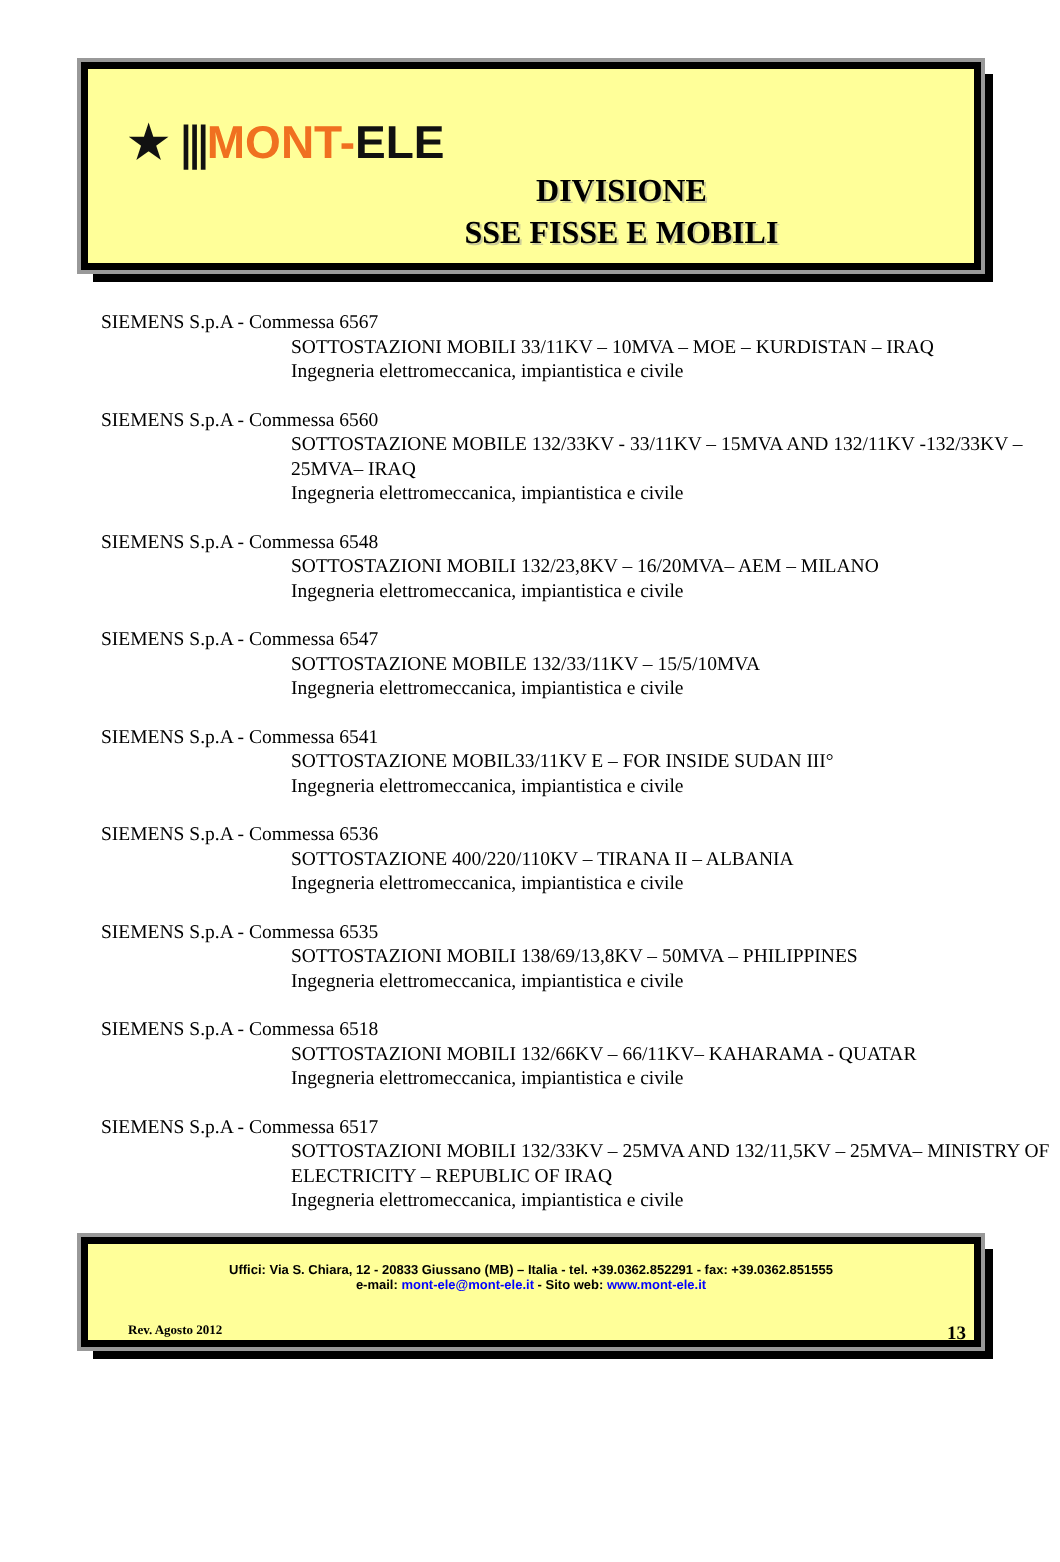★ ⫼MONT-ELE
DIVISIONE
SSE FISSE E MOBILI
SIEMENS S.p.A - Commessa 6567
SOTTOSTAZIONI MOBILI 33/11KV – 10MVA – MOE – KURDISTAN – IRAQ
Ingegneria elettromeccanica, impiantistica e civile
SIEMENS S.p.A - Commessa 6560
SOTTOSTAZIONE MOBILE 132/33KV - 33/11KV – 15MVA AND 132/11KV -132/33KV – 25MVA– IRAQ
Ingegneria elettromeccanica, impiantistica e civile
SIEMENS S.p.A - Commessa 6548
SOTTOSTAZIONI MOBILI 132/23,8KV – 16/20MVA– AEM – MILANO
Ingegneria elettromeccanica, impiantistica e civile
SIEMENS S.p.A - Commessa 6547
SOTTOSTAZIONE MOBILE 132/33/11KV – 15/5/10MVA
Ingegneria elettromeccanica, impiantistica e civile
SIEMENS S.p.A - Commessa 6541
SOTTOSTAZIONE MOBIL33/11KV E – FOR INSIDE SUDAN III°
Ingegneria elettromeccanica, impiantistica e civile
SIEMENS S.p.A - Commessa 6536
SOTTOSTAZIONE 400/220/110KV – TIRANA II – ALBANIA
Ingegneria elettromeccanica, impiantistica e civile
SIEMENS S.p.A - Commessa 6535
SOTTOSTAZIONI MOBILI 138/69/13,8KV – 50MVA – PHILIPPINES
Ingegneria elettromeccanica, impiantistica e civile
SIEMENS S.p.A - Commessa 6518
SOTTOSTAZIONI MOBILI 132/66KV – 66/11KV– KAHARAMA - QUATAR
Ingegneria elettromeccanica, impiantistica e civile
SIEMENS S.p.A - Commessa 6517
SOTTOSTAZIONI MOBILI 132/33KV – 25MVA AND 132/11,5KV – 25MVA– MINISTRY OF ELECTRICITY – REPUBLIC OF IRAQ
Ingegneria elettromeccanica, impiantistica e civile
Uffici: Via S. Chiara, 12 - 20833 Giussano (MB) – Italia - tel. +39.0362.852291 - fax: +39.0362.851555
e-mail: mont-ele@mont-ele.it - Sito web: www.mont-ele.it
Rev. Agosto 2012 13